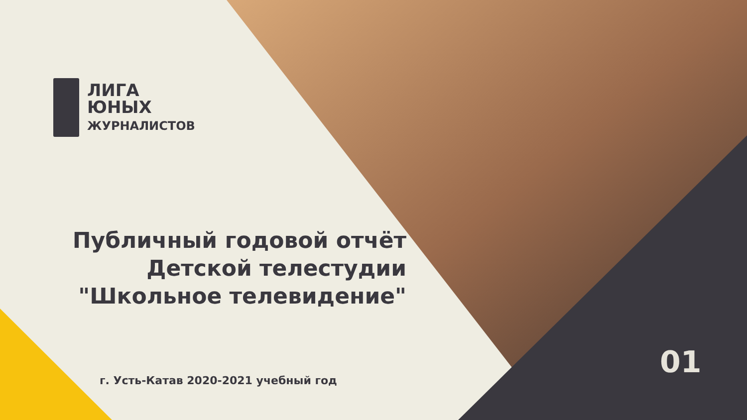ЛИГА
ЮНЫХ
ЖУРНАЛИСТОВ
Публичный годовой отчёт
Детской телестудии
"Школьное телевидение"
г. Усть-Катав 2020-2021 учебный год
01